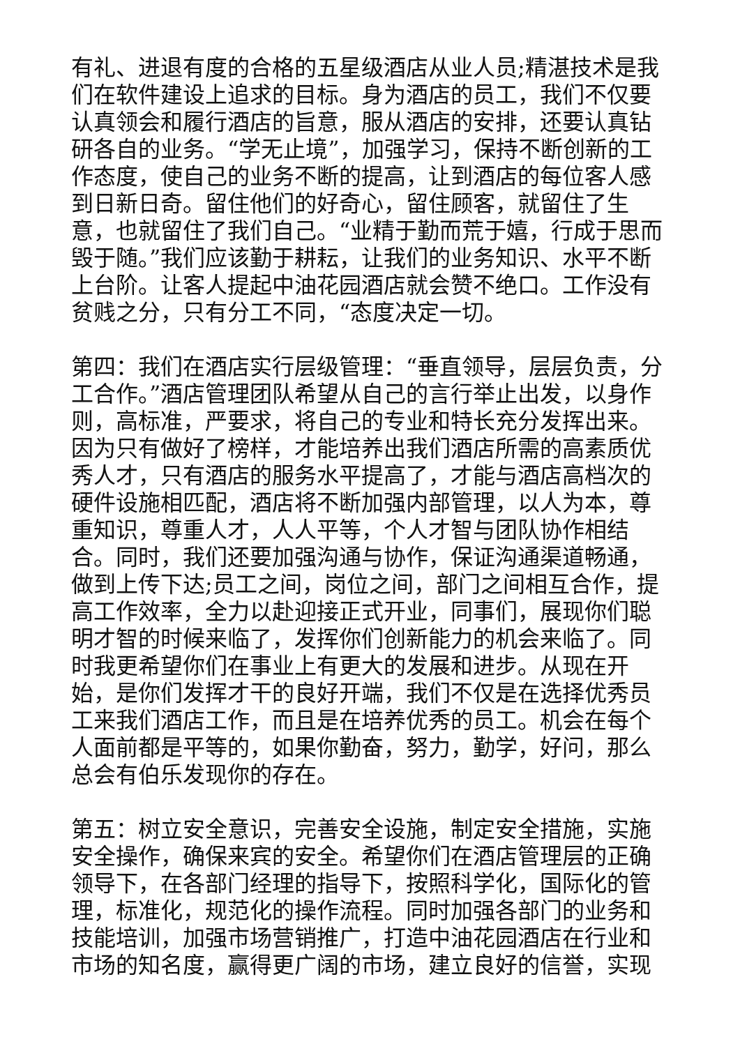有礼、进退有度的合格的五星级酒店从业人员;精湛技术是我们在软件建设上追求的目标。身为酒店的员工，我们不仅要认真领会和履行酒店的旨意，服从酒店的安排，还要认真钻研各自的业务。“学无止境”，加强学习，保持不断创新的工作态度，使自己的业务不断的提高，让到酒店的每位客人感到日新日奇。留住他们的好奇心，留住顾客，就留住了生意，也就留住了我们自己。“业精于勤而荒于嬉，行成于思而毁于随。”我们应该勤于耕耘，让我们的业务知识、水平不断上台阶。让客人提起中油花园酒店就会赞不绝口。工作没有贫贱之分，只有分工不同，“态度决定一切。
第四：我们在酒店实行层级管理：“垂直领导，层层负责，分工合作。”酒店管理团队希望从自己的言行举止出发，以身作则，高标准，严要求，将自己的专业和特长充分发挥出来。因为只有做好了榜样，才能培养出我们酒店所需的高素质优秀人才，只有酒店的服务水平提高了，才能与酒店高档次的硬件设施相匹配，酒店将不断加强内部管理，以人为本，尊重知识，尊重人才，人人平等，个人才智与团队协作相结合。同时，我们还要加强沟通与协作，保证沟通渠道畅通，做到上传下达;员工之间，岗位之间，部门之间相互合作，提高工作效率，全力以赴迎接正式开业，同事们，展现你们聪明才智的时候来临了，发挥你们创新能力的机会来临了。同时我更希望你们在事业上有更大的发展和进步。从现在开始，是你们发挥才干的良好开端，我们不仅是在选择优秀员工来我们酒店工作，而且是在培养优秀的员工。机会在每个人面前都是平等的，如果你勤奋，努力，勤学，好问，那么总会有伯乐发现你的存在。
第五：树立安全意识，完善安全设施，制定安全措施，实施安全操作，确保来宾的安全。希望你们在酒店管理层的正确领导下，在各部门经理的指导下，按照科学化，国际化的管理，标准化，规范化的操作流程。同时加强各部门的业务和技能培训，加强市场营销推广，打造中油花园酒店在行业和市场的知名度，赢得更广阔的市场，建立良好的信誉，实现